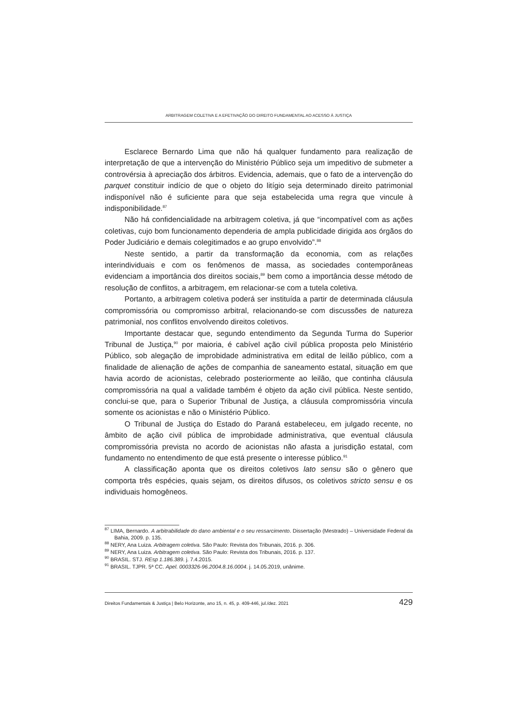ARBITRAGEM COLETIVA E A EFETIVAÇÃO DO DIREITO FUNDAMENTAL AO ACESSO À JUSTIÇA
Esclarece Bernardo Lima que não há qualquer fundamento para realização de interpretação de que a intervenção do Ministério Público seja um impeditivo de submeter a controvérsia à apreciação dos árbitros. Evidencia, ademais, que o fato de a intervenção do parquet constituir indício de que o objeto do litígio seja determinado direito patrimonial indisponível não é suficiente para que seja estabelecida uma regra que vincule à indisponibilidade.<sup>87</sup>
Não há confidencialidade na arbitragem coletiva, já que “incompatível com as ações coletivas, cujo bom funcionamento dependeria de ampla publicidade dirigida aos órgãos do Poder Judiciário e demais colegitimados e ao grupo envolvido”.<sup>88</sup>
Neste sentido, a partir da transformação da economia, com as relações interindividuais e com os fenômenos de massa, as sociedades contemporâneas evidenciam a importância dos direitos sociais,<sup>89</sup> bem como a importância desse método de resolução de conflitos, a arbitragem, em relacionar-se com a tutela coletiva.
Portanto, a arbitragem coletiva poderá ser instituída a partir de determinada cláusula compromissória ou compromisso arbitral, relacionando-se com discussões de natureza patrimonial, nos conflitos envolvendo direitos coletivos.
Importante destacar que, segundo entendimento da Segunda Turma do Superior Tribunal de Justiça,<sup>90</sup> por maioria, é cabível ação civil pública proposta pelo Ministério Público, sob alegação de improbidade administrativa em edital de leilão público, com a finalidade de alienação de ações de companhia de saneamento estatal, situação em que havia acordo de acionistas, celebrado posteriormente ao leilão, que continha cláusula compromissória na qual a validade também é objeto da ação civil pública. Neste sentido, conclui-se que, para o Superior Tribunal de Justiça, a cláusula compromissória vincula somente os acionistas e não o Ministério Público.
O Tribunal de Justiça do Estado do Paraná estabeleceu, em julgado recente, no âmbito de ação civil pública de improbidade administrativa, que eventual cláusula compromissória prevista no acordo de acionistas não afasta a jurisdição estatal, com fundamento no entendimento de que está presente o interesse público.<sup>91</sup>
A classificação aponta que os direitos coletivos lato sensu são o gênero que comporta três espécies, quais sejam, os direitos difusos, os coletivos stricto sensu e os individuais homogêneos.
<sup>87</sup> LIMA, Bernardo. A arbitrabilidade do dano ambiental e o seu ressarcimento. Dissertação (Mestrado) – Universidade Federal da Bahia, 2009. p. 135.
<sup>88</sup> NERY, Ana Luiza. Arbitragem coletiva. São Paulo: Revista dos Tribunais, 2016. p. 306.
<sup>89</sup> NERY, Ana Luiza. Arbitragem coletiva. São Paulo: Revista dos Tribunais, 2016. p. 137.
<sup>90</sup> BRASIL. STJ. REsp 1.186.389. j. 7.4.2015.
<sup>91</sup> BRASIL. TJPR. 5ª CC. Apel. 0003326-96.2004.8.16.0004. j. 14.05.2019, unânime.
Direitos Fundamentais & Justiça | Belo Horizonte, ano 15, n. 45, p. 409-446, jul./dez. 2021 429